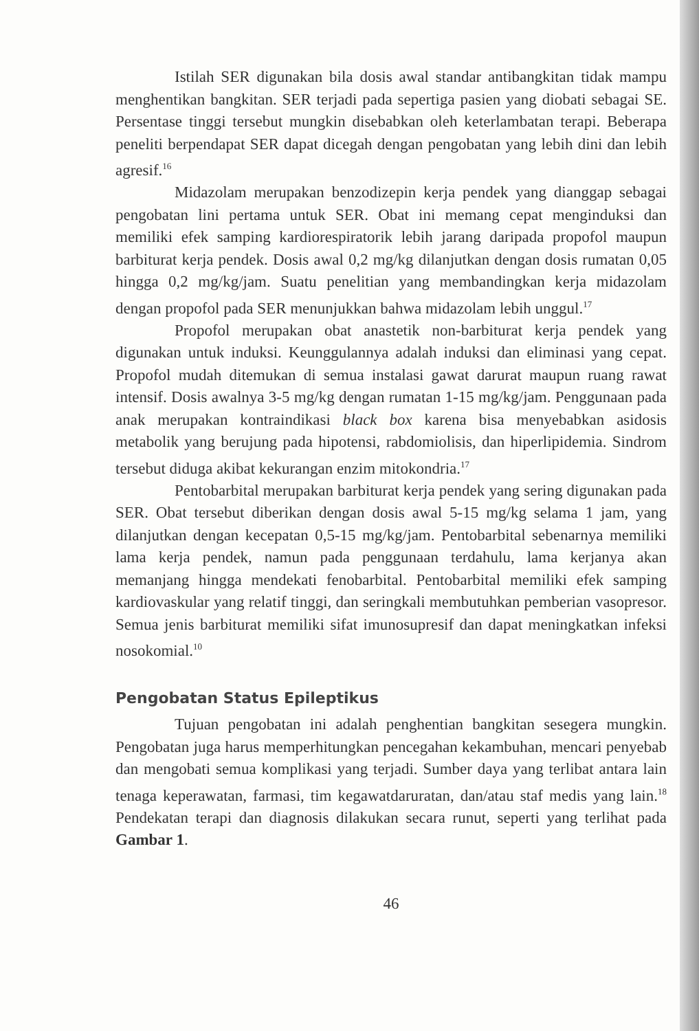Istilah SER digunakan bila dosis awal standar antibangkitan tidak mampu menghentikan bangkitan. SER terjadi pada sepertiga pasien yang diobati sebagai SE. Persentase tinggi tersebut mungkin disebabkan oleh keterlambatan terapi. Beberapa peneliti berpendapat SER dapat dicegah dengan pengobatan yang lebih dini dan lebih agresif.<sup>16</sup>
Midazolam merupakan benzodizepin kerja pendek yang dianggap sebagai pengobatan lini pertama untuk SER. Obat ini memang cepat menginduksi dan memiliki efek samping kardiorespiratorik lebih jarang daripada propofol maupun barbiturat kerja pendek. Dosis awal 0,2 mg/kg dilanjutkan dengan dosis rumatan 0,05 hingga 0,2 mg/kg/jam. Suatu penelitian yang membandingkan kerja midazolam dengan propofol pada SER menunjukkan bahwa midazolam lebih unggul.<sup>17</sup>
Propofol merupakan obat anastetik non-barbiturat kerja pendek yang digunakan untuk induksi. Keunggulannya adalah induksi dan eliminasi yang cepat. Propofol mudah ditemukan di semua instalasi gawat darurat maupun ruang rawat intensif. Dosis awalnya 3-5 mg/kg dengan rumatan 1-15 mg/kg/jam. Penggunaan pada anak merupakan kontraindikasi black box karena bisa menyebabkan asidosis metabolik yang berujung pada hipotensi, rabdomiolisis, dan hiperlipidemia. Sindrom tersebut diduga akibat kekurangan enzim mitokondria.<sup>17</sup>
Pentobarbital merupakan barbiturat kerja pendek yang sering digunakan pada SER. Obat tersebut diberikan dengan dosis awal 5-15 mg/kg selama 1 jam, yang dilanjutkan dengan kecepatan 0,5-15 mg/kg/jam. Pentobarbital sebenarnya memiliki lama kerja pendek, namun pada penggunaan terdahulu, lama kerjanya akan memanjang hingga mendekati fenobarbital. Pentobarbital memiliki efek samping kardiovaskular yang relatif tinggi, dan seringkali membutuhkan pemberian vasopresor. Semua jenis barbiturat memiliki sifat imunosupresif dan dapat meningkatkan infeksi nosokomial.<sup>10</sup>
Pengobatan Status Epileptikus
Tujuan pengobatan ini adalah penghentian bangkitan sesegera mungkin. Pengobatan juga harus memperhitungkan pencegahan kekambuhan, mencari penyebab dan mengobati semua komplikasi yang terjadi. Sumber daya yang terlibat antara lain tenaga keperawatan, farmasi, tim kegawatdaruratan, dan/atau staf medis yang lain.<sup>18</sup> Pendekatan terapi dan diagnosis dilakukan secara runut, seperti yang terlihat pada Gambar 1.
46